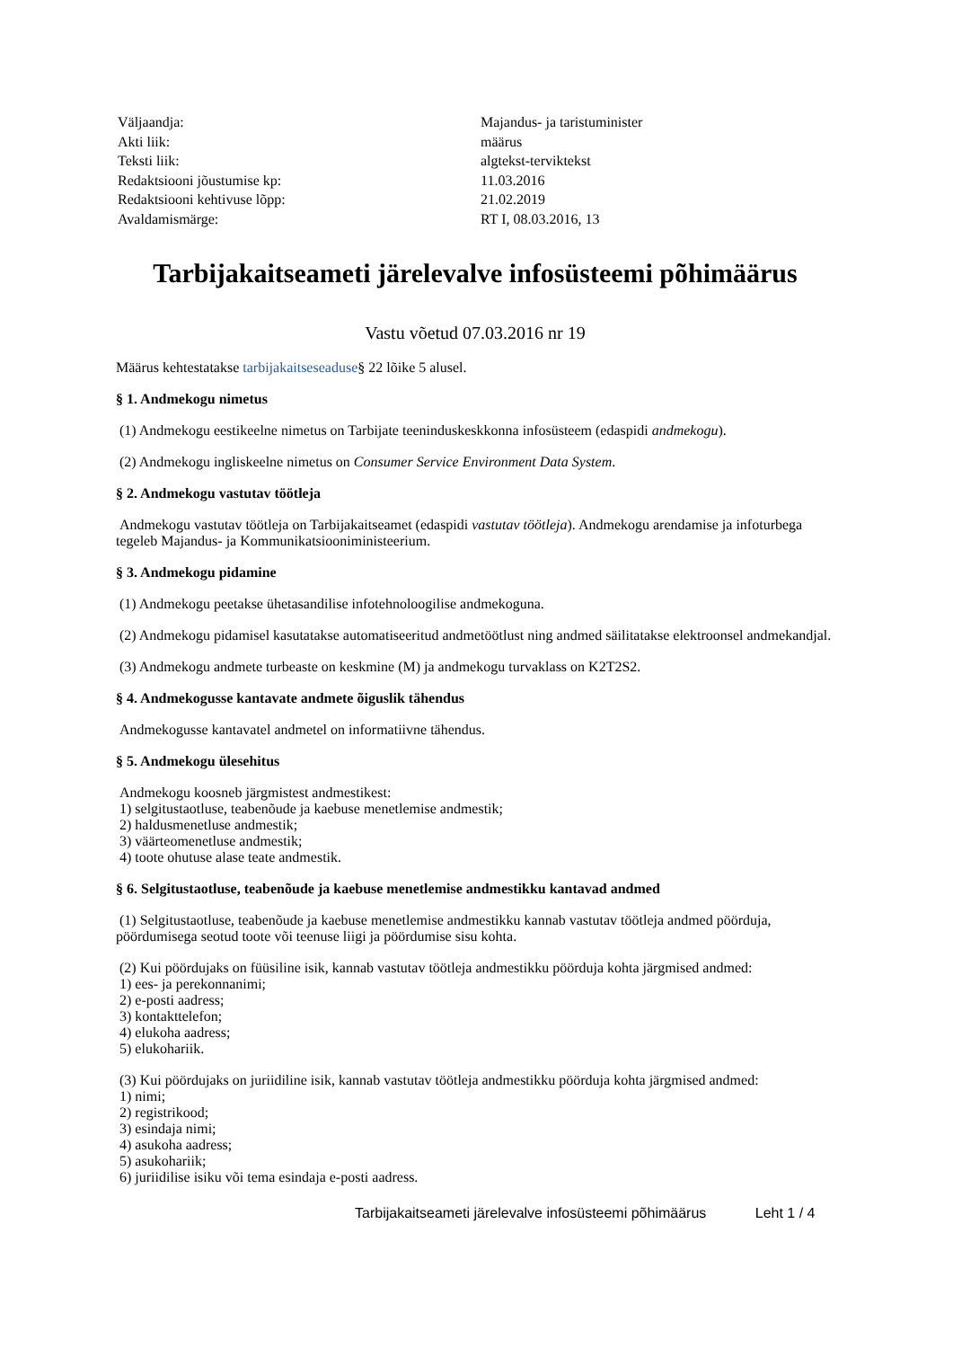| Väljaandja: | Majandus- ja taristuminister |
| Akti liik: | määrus |
| Teksti liik: | algtekst-terviktekst |
| Redaktsiooni jõustumise kp: | 11.03.2016 |
| Redaktsiooni kehtivuse lõpp: | 21.02.2019 |
| Avaldamismärge: | RT I, 08.03.2016, 13 |
Tarbijakaitseameti järelevalve infosüsteemi põhimäärus
Vastu võetud 07.03.2016 nr 19
Määrus kehtestatakse tarbijakaitseseaduse§ 22 lõike 5 alusel.
§ 1. Andmekogu nimetus
(1) Andmekogu eestikeelne nimetus on Tarbijate teeninduskeskkonna infosüsteem (edaspidi andmekogu).
(2) Andmekogu ingliskeelne nimetus on Consumer Service Environment Data System.
§ 2. Andmekogu vastutav töötleja
Andmekogu vastutav töötleja on Tarbijakaitseamet (edaspidi vastutav töötleja). Andmekogu arendamise ja infoturbega tegeleb Majandus- ja Kommunikatsiooniministeerium.
§ 3. Andmekogu pidamine
(1) Andmekogu peetakse ühetasandilise infotehnoloogilise andmekoguna.
(2) Andmekogu pidamisel kasutatakse automatiseeritud andmetöötlust ning andmed säilitatakse elektroonsel andmekandjal.
(3) Andmekogu andmete turbeaste on keskmine (M) ja andmekogu turvaklass on K2T2S2.
§ 4. Andmekogusse kantavate andmete õiguslik tähendus
Andmekogusse kantavatel andmetel on informatiivne tähendus.
§ 5. Andmekogu ülesehitus
Andmekogu koosneb järgmistest andmestikest:
1) selgitustaotluse, teabenõude ja kaebuse menetlemise andmestik;
2) haldusmenetluse andmestik;
3) väärteomenetluse andmestik;
4) toote ohutuse alase teate andmestik.
§ 6. Selgitustaotluse, teabenõude ja kaebuse menetlemise andmestikku kantavad andmed
(1) Selgitustaotluse, teabenõude ja kaebuse menetlemise andmestikku kannab vastutav töötleja andmed pöörduja, pöördumisega seotud toote või teenuse liigi ja pöördumise sisu kohta.
(2) Kui pöördujaks on füüsiline isik, kannab vastutav töötleja andmestikku pöörduja kohta järgmised andmed:
1) ees- ja perekonnanimi;
2) e-posti aadress;
3) kontakttelefon;
4) elukoha aadress;
5) elukohariik.
(3) Kui pöördujaks on juriidiline isik, kannab vastutav töötleja andmestikku pöörduja kohta järgmised andmed:
1) nimi;
2) registrikood;
3) esindaja nimi;
4) asukoha aadress;
5) asukohariik;
6) juriidilise isiku või tema esindaja e-posti aadress.
Tarbijakaitseameti järelevalve infosüsteemi põhimäärus Leht 1 / 4